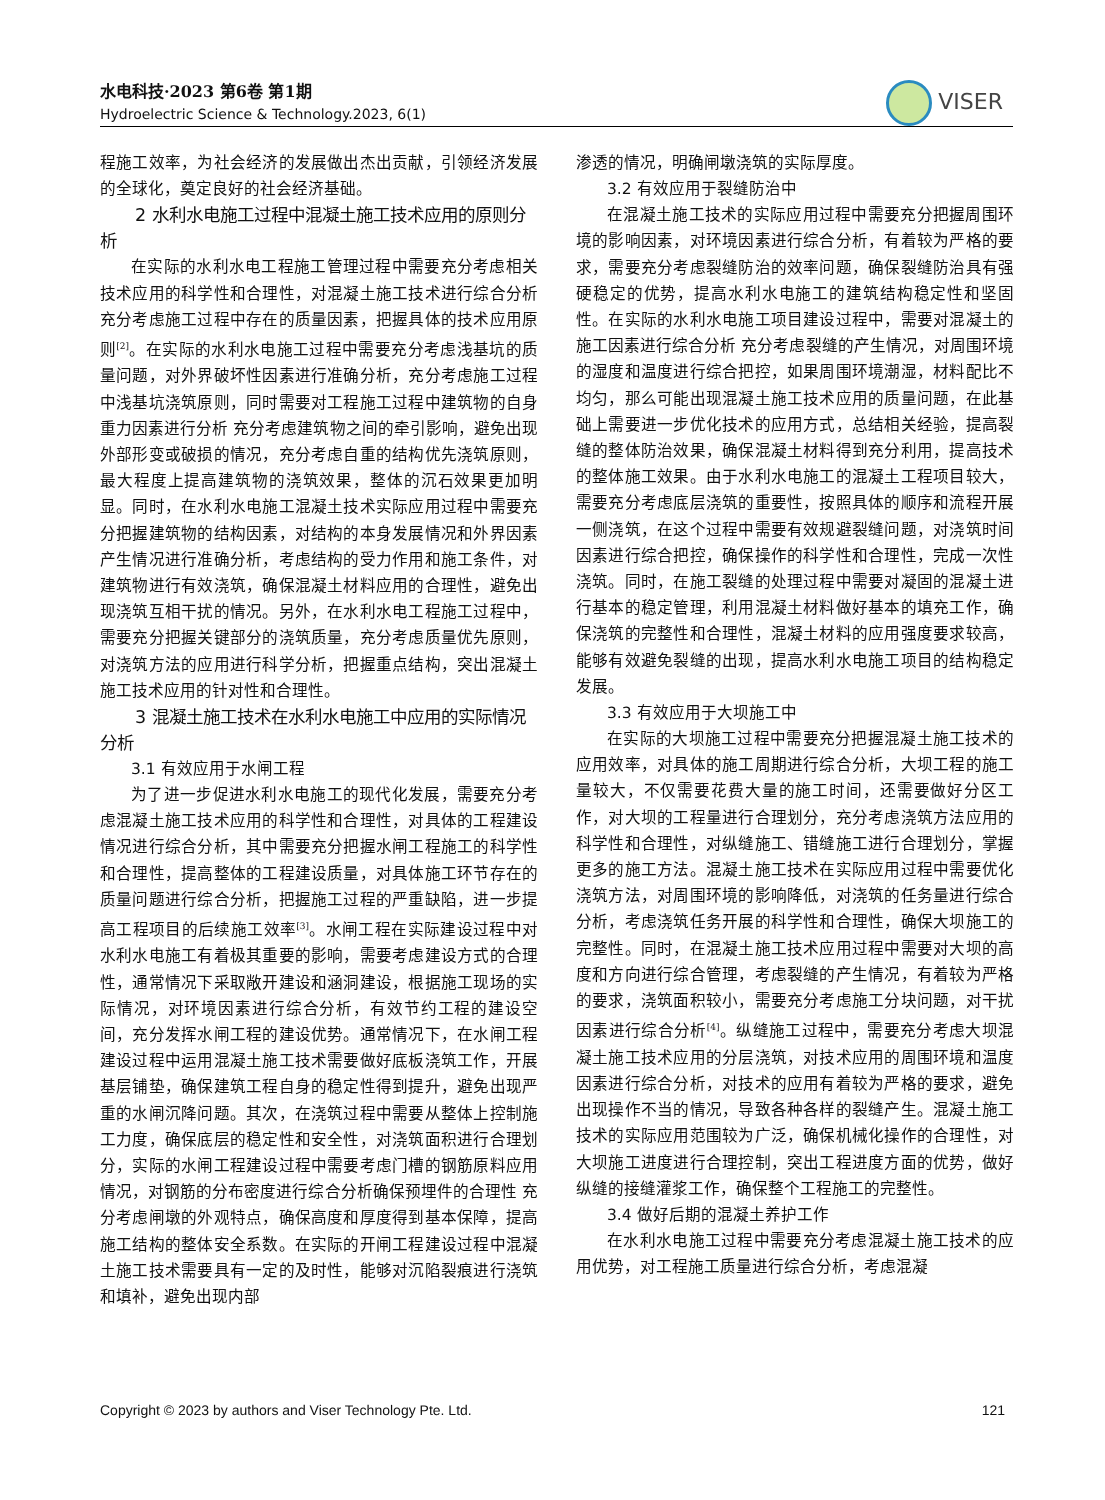水电科技·2023 第6卷 第1期
Hydroelectric Science & Technology.2023, 6(1)
VISER
程施工效率，为社会经济的发展做出杰出贡献，引领经济发展的全球化，奠定良好的社会经济基础。
2 水利水电施工过程中混凝土施工技术应用的原则分析
在实际的水利水电工程施工管理过程中需要充分考虑相关技术应用的科学性和合理性，对混凝土施工技术进行综合分析 充分考虑施工过程中存在的质量因素，把握具体的技术应用原则<sup>[2]</sup>。在实际的水利水电施工过程中需要充分考虑浅基坑的质量问题，对外界破坏性因素进行准确分析，充分考虑施工过程中浅基坑浇筑原则，同时需要对工程施工过程中建筑物的自身重力因素进行分析 充分考虑建筑物之间的牵引影响，避免出现外部形变或破损的情况，充分考虑自重的结构优先浇筑原则，最大程度上提高建筑物的浇筑效果，整体的沉石效果更加明显。同时，在水利水电施工混凝土技术实际应用过程中需要充分把握建筑物的结构因素，对结构的本身发展情况和外界因素产生情况进行准确分析，考虑结构的受力作用和施工条件，对建筑物进行有效浇筑，确保混凝土材料应用的合理性，避免出现浇筑互相干扰的情况。另外，在水利水电工程施工过程中，需要充分把握关键部分的浇筑质量，充分考虑质量优先原则，对浇筑方法的应用进行科学分析，把握重点结构，突出混凝土施工技术应用的针对性和合理性。
3 混凝土施工技术在水利水电施工中应用的实际情况分析
3.1 有效应用于水闸工程
为了进一步促进水利水电施工的现代化发展，需要充分考虑混凝土施工技术应用的科学性和合理性，对具体的工程建设情况进行综合分析，其中需要充分把握水闸工程施工的科学性和合理性，提高整体的工程建设质量，对具体施工环节存在的质量问题进行综合分析，把握施工过程的严重缺陷，进一步提高工程项目的后续施工效率<sup>[3]</sup>。水闸工程在实际建设过程中对水利水电施工有着极其重要的影响，需要考虑建设方式的合理性，通常情况下采取敞开建设和涵洞建设，根据施工现场的实际情况，对环境因素进行综合分析，有效节约工程的建设空间，充分发挥水闸工程的建设优势。通常情况下，在水闸工程建设过程中运用混凝土施工技术需要做好底板浇筑工作，开展基层铺垫，确保建筑工程自身的稳定性得到提升，避免出现严重的水闸沉降问题。其次，在浇筑过程中需要从整体上控制施工力度，确保底层的稳定性和安全性，对浇筑面积进行合理划分，实际的水闸工程建设过程中需要考虑门槽的钢筋原料应用情况，对钢筋的分布密度进行综合分析确保预埋件的合理性 充分考虑闸墩的外观特点，确保高度和厚度得到基本保障，提高施工结构的整体安全系数。在实际的开闸工程建设过程中混凝土施工技术需要具有一定的及时性，能够对沉陷裂痕进行浇筑和填补，避免出现内部
渗透的情况，明确闸墩浇筑的实际厚度。
3.2 有效应用于裂缝防治中
在混凝土施工技术的实际应用过程中需要充分把握周围环境的影响因素，对环境因素进行综合分析，有着较为严格的要求，需要充分考虑裂缝防治的效率问题，确保裂缝防治具有强硬稳定的优势，提高水利水电施工的建筑结构稳定性和坚固性。在实际的水利水电施工项目建设过程中，需要对混凝土的施工因素进行综合分析 充分考虑裂缝的产生情况，对周围环境的湿度和温度进行综合把控，如果周围环境潮湿，材料配比不均匀，那么可能出现混凝土施工技术应用的质量问题，在此基础上需要进一步优化技术的应用方式，总结相关经验，提高裂缝的整体防治效果，确保混凝土材料得到充分利用，提高技术的整体施工效果。由于水利水电施工的混凝土工程项目较大，需要充分考虑底层浇筑的重要性，按照具体的顺序和流程开展一侧浇筑，在这个过程中需要有效规避裂缝问题，对浇筑时间因素进行综合把控，确保操作的科学性和合理性，完成一次性浇筑。同时，在施工裂缝的处理过程中需要对凝固的混凝土进行基本的稳定管理，利用混凝土材料做好基本的填充工作，确保浇筑的完整性和合理性，混凝土材料的应用强度要求较高，能够有效避免裂缝的出现，提高水利水电施工项目的结构稳定发展。
3.3 有效应用于大坝施工中
在实际的大坝施工过程中需要充分把握混凝土施工技术的应用效率，对具体的施工周期进行综合分析，大坝工程的施工量较大，不仅需要花费大量的施工时间，还需要做好分区工作，对大坝的工程量进行合理划分，充分考虑浇筑方法应用的科学性和合理性，对纵缝施工、错缝施工进行合理划分，掌握更多的施工方法。混凝土施工技术在实际应用过程中需要优化浇筑方法，对周围环境的影响降低，对浇筑的任务量进行综合分析，考虑浇筑任务开展的科学性和合理性，确保大坝施工的完整性。同时，在混凝土施工技术应用过程中需要对大坝的高度和方向进行综合管理，考虑裂缝的产生情况，有着较为严格的要求，浇筑面积较小，需要充分考虑施工分块问题，对干扰因素进行综合分析<sup>[4]</sup>。纵缝施工过程中，需要充分考虑大坝混凝土施工技术应用的分层浇筑，对技术应用的周围环境和温度因素进行综合分析，对技术的应用有着较为严格的要求，避免出现操作不当的情况，导致各种各样的裂缝产生。混凝土施工技术的实际应用范围较为广泛，确保机械化操作的合理性，对大坝施工进度进行合理控制，突出工程进度方面的优势，做好纵缝的接缝灌浆工作，确保整个工程施工的完整性。
3.4 做好后期的混凝土养护工作
在水利水电施工过程中需要充分考虑混凝土施工技术的应用优势，对工程施工质量进行综合分析，考虑混凝
Copyright © 2023 by authors and Viser Technology Pte. Ltd. 121